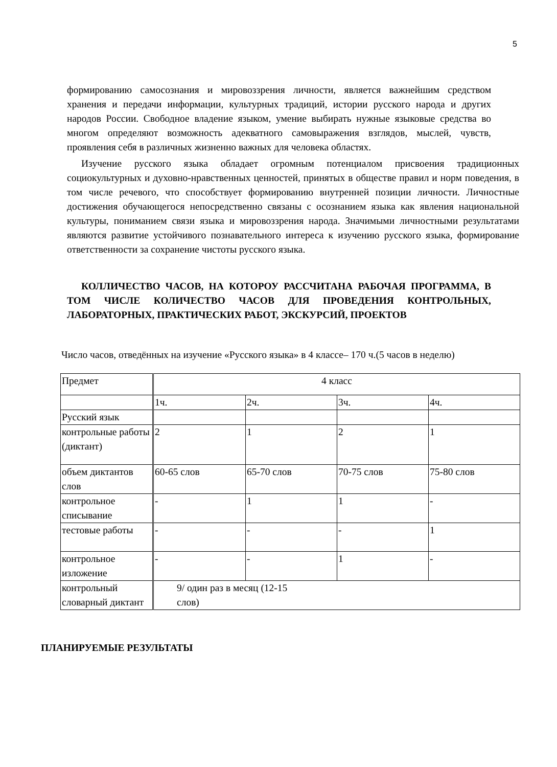5
формированию самосознания и мировоззрения личности, является важнейшим средством хранения и передачи информации, культурных традиций, истории русского народа и других народов России. Свободное владение языком, умение выбирать нужные языковые средства во многом определяют возможность адекватного самовыражения взглядов, мыслей, чувств, проявления себя в различных жизненно важных для человека областях.
Изучение русского языка обладает огромным потенциалом присвоения традиционных социокультурных и духовно-нравственных ценностей, принятых в обществе правил и норм поведения, в том числе речевого, что способствует формированию внутренней позиции личности. Личностные достижения обучающегося непосредственно связаны с осознанием языка как явления национальной культуры, пониманием связи языка и мировоззрения народа. Значимыми личностными результатами являются развитие устойчивого познавательного интереса к изучению русского языка, формирование ответственности за сохранение чистоты русского языка.
КОЛЛИЧЕСТВО ЧАСОВ, НА КОТОРОУ РАССЧИТАНА РАБОЧАЯ ПРОГРАММА, В ТОМ ЧИСЛЕ КОЛИЧЕСТВО ЧАСОВ ДЛЯ ПРОВЕДЕНИЯ КОНТРОЛЬНЫХ, ЛАБОРАТОРНЫХ, ПРАКТИЧЕСКИХ РАБОТ, ЭКСКУРСИЙ, ПРОЕКТОВ
Число часов, отведённых на изучение «Русского языка» в 4 классе– 170 ч.(5 часов в неделю)
| Предмет | 4 класс | | | |
| | 1ч. | 2ч. | 3ч. | 4ч. |
| Русский язык | | | | |
| контрольные работы (диктант) | 2 | 1 | 2 | 1 |
| объем диктантов слов | 60-65 слов | 65-70 слов | 70-75 слов | 75-80 слов |
| контрольное списывание | - | 1 | 1 | - |
| тестовые работы | - | - | - | 1 |
| контрольное изложение | - | - | 1 | - |
| контрольный словарный диктант | 9/ один раз в месяц (12-15 слов) | | | |
ПЛАНИРУЕМЫЕ РЕЗУЛЬТАТЫ